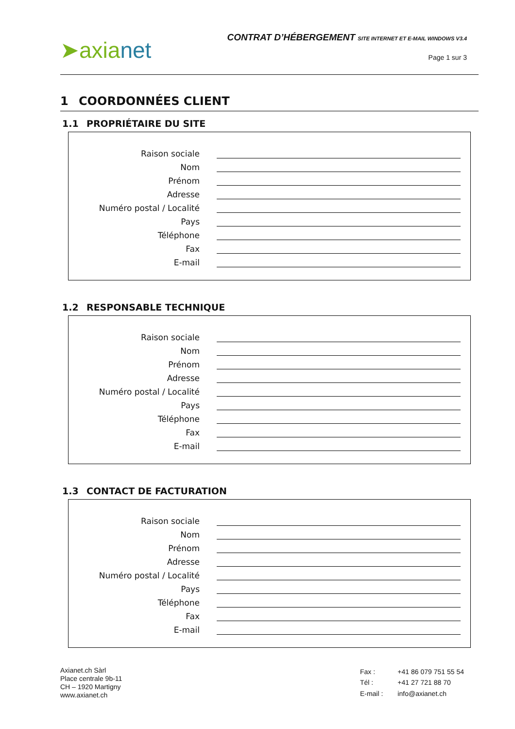➤axia net
CONTRAT D’HÉBERGEMENT SITE INTERNET ET E-MAIL WINDOWS V3.4
Page 1 sur 3
1 COORDONNÉES CLIENT
1.1 PROPRIÉTAIRE DU SITE
Raison sociale
Nom
Prénom
Adresse
Numéro postal / Localité
Pays
Téléphone
Fax
E-mail
1.2 RESPONSABLE TECHNIQUE
Raison sociale
Nom
Prénom
Adresse
Numéro postal / Localité
Pays
Téléphone
Fax
E-mail
1.3 CONTACT DE FACTURATION
Raison sociale
Nom
Prénom
Adresse
Numéro postal / Localité
Pays
Téléphone
Fax
E-mail
Axianet.ch Sàrl
Place centrale 9b-11
CH – 1920 Martigny
www.axianet.ch
| Fax : | +41 86 079 751 55 54 |
| Tél : | +41 27 721 88 70 |
| E-mail : | info@axianet.ch |